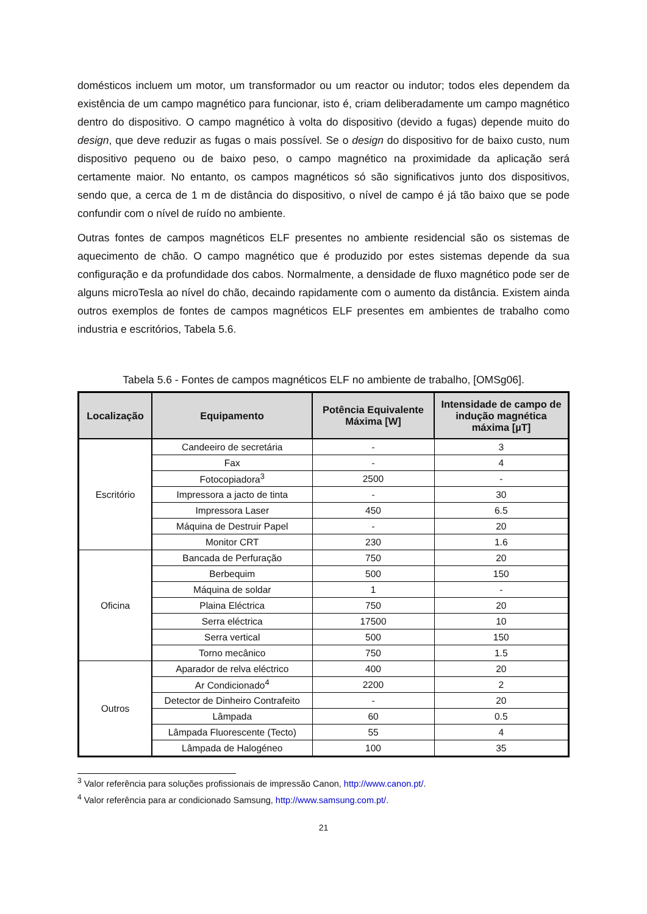domésticos incluem um motor, um transformador ou um reactor ou indutor; todos eles dependem da existência de um campo magnético para funcionar, isto é, criam deliberadamente um campo magnético dentro do dispositivo. O campo magnético à volta do dispositivo (devido a fugas) depende muito do design, que deve reduzir as fugas o mais possível. Se o design do dispositivo for de baixo custo, num dispositivo pequeno ou de baixo peso, o campo magnético na proximidade da aplicação será certamente maior. No entanto, os campos magnéticos só são significativos junto dos dispositivos, sendo que, a cerca de 1 m de distância do dispositivo, o nível de campo é já tão baixo que se pode confundir com o nível de ruído no ambiente.
Outras fontes de campos magnéticos ELF presentes no ambiente residencial são os sistemas de aquecimento de chão. O campo magnético que é produzido por estes sistemas depende da sua configuração e da profundidade dos cabos. Normalmente, a densidade de fluxo magnético pode ser de alguns microTesla ao nível do chão, decaindo rapidamente com o aumento da distância. Existem ainda outros exemplos de fontes de campos magnéticos ELF presentes em ambientes de trabalho como industria e escritórios, Tabela 5.6.
Tabela 5.6 - Fontes de campos magnéticos ELF no ambiente de trabalho, [OMSg06].
| Localização | Equipamento | Potência Equivalente Máxima [W] | Intensidade de campo de indução magnética máxima [µT] |
| --- | --- | --- | --- |
| Escritório | Candeeiro de secretária | - | 3 |
| | Fax | - | 4 |
| | Fotocopiadora<sup>3</sup> | 2500 | - |
| | Impressora a jacto de tinta | - | 30 |
| | Impressora Laser | 450 | 6.5 |
| | Máquina de Destruir Papel | - | 20 |
| | Monitor CRT | 230 | 1.6 |
| Oficina | Bancada de Perfuração | 750 | 20 |
| | Berbequim | 500 | 150 |
| | Máquina de soldar | 1 | - |
| | Plaina Eléctrica | 750 | 20 |
| | Serra eléctrica | 17500 | 10 |
| | Serra vertical | 500 | 150 |
| | Torno mecânico | 750 | 1.5 |
| Outros | Aparador de relva eléctrico | 400 | 20 |
| | Ar Condicionado<sup>4</sup> | 2200 | 2 |
| | Detector de Dinheiro Contrafeito | - | 20 |
| | Lâmpada | 60 | 0.5 |
| | Lâmpada Fluorescente (Tecto) | 55 | 4 |
| | Lâmpada de Halogéneo | 100 | 35 |
<sup>3</sup> Valor referência para soluções profissionais de impressão Canon, http://www.canon.pt/.
<sup>4</sup> Valor referência para ar condicionado Samsung, http://www.samsung.com.pt/.
21